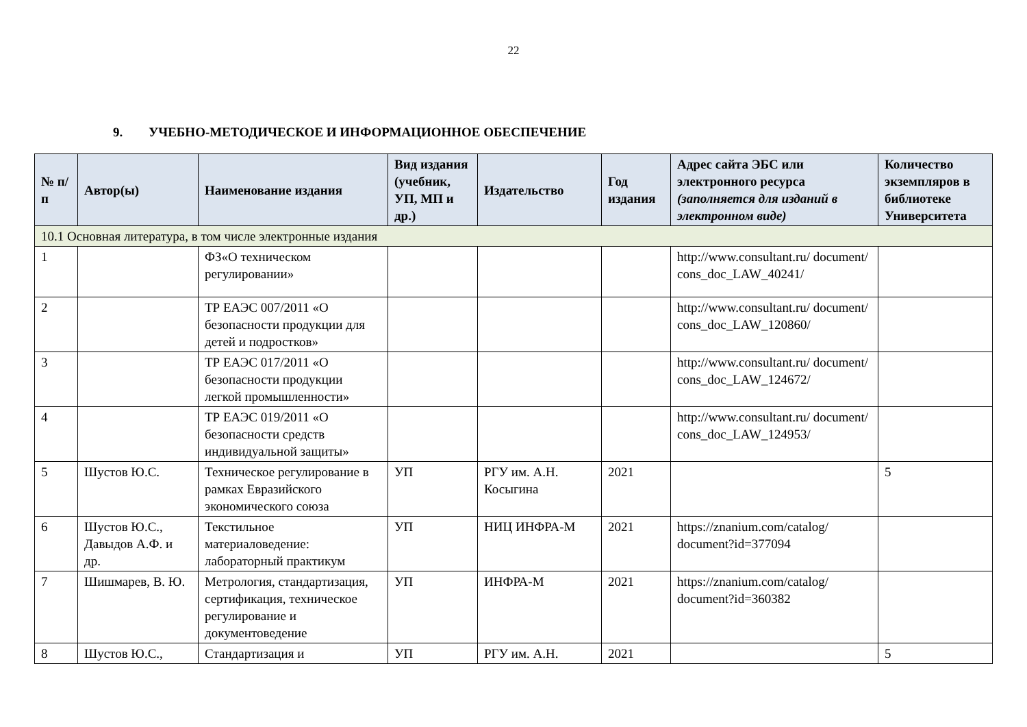22
9. УЧЕБНО-МЕТОДИЧЕСКОЕ И ИНФОРМАЦИОННОЕ ОБЕСПЕЧЕНИЕ
| № п/п | Автор(ы) | Наименование издания | Вид издания (учебник, УП, МП и др.) | Издательство | Год издания | Адрес сайта ЭБС или электронного ресурса (заполняется для изданий в электронном виде) | Количество экземпляров в библиотеке Университета |
| --- | --- | --- | --- | --- | --- | --- | --- |
| 10.1 Основная литература, в том числе электронные издания | | | | | | | |
| 1 | | ФЗ«О техническом регулировании» | | | | http://www.consultant.ru/ document/ cons_doc_LAW_40241/ | |
| 2 | | ТР ЕАЭС 007/2011 «О безопасности продукции для детей и подростков» | | | | http://www.consultant.ru/ document/ cons_doc_LAW_120860/ | |
| 3 | | ТР ЕАЭС 017/2011 «О безопасности продукции легкой промышленности» | | | | http://www.consultant.ru/ document/ cons_doc_LAW_124672/ | |
| 4 | | ТР ЕАЭС 019/2011 «О безопасности средств индивидуальной защиты» | | | | http://www.consultant.ru/ document/ cons_doc_LAW_124953/ | |
| 5 | Шустов Ю.С. | Техническое регулирование в рамках Евразийского экономического союза | УП | РГУ им. А.Н. Косыгина | 2021 | | 5 |
| 6 | Шустов Ю.С., Давыдов А.Ф. и др. | Текстильное материаловедение: лабораторный практикум | УП | НИЦ ИНФРА-М | 2021 | https://znanium.com/catalog/ document?id=377094 | |
| 7 | Шишмарев, В. Ю. | Метрология, стандартизация, сертификация, техническое регулирование и документоведение | УП | ИНФРА-М | 2021 | https://znanium.com/catalog/ document?id=360382 | |
| 8 | Шустов Ю.С., | Стандартизация и | УП | РГУ им. А.Н. | 2021 | | 5 |